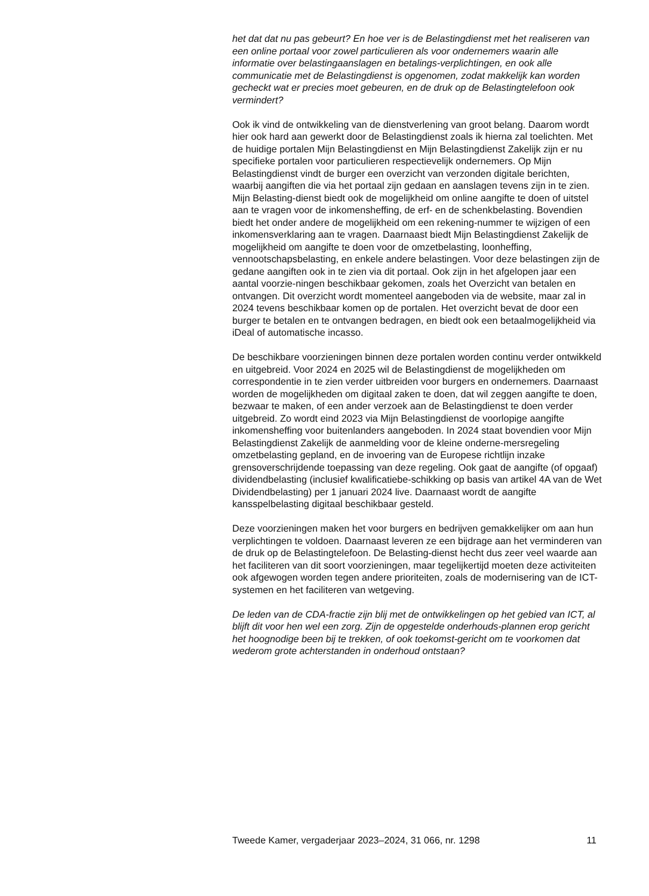het dat dat nu pas gebeurt? En hoe ver is de Belastingdienst met het realiseren van een online portaal voor zowel particulieren als voor ondernemers waarin alle informatie over belastingaanslagen en betalings-verplichtingen, en ook alle communicatie met de Belastingdienst is opgenomen, zodat makkelijk kan worden gecheckt wat er precies moet gebeuren, en de druk op de Belastingtelefoon ook vermindert?
Ook ik vind de ontwikkeling van de dienstverlening van groot belang. Daarom wordt hier ook hard aan gewerkt door de Belastingdienst zoals ik hierna zal toelichten. Met de huidige portalen Mijn Belastingdienst en Mijn Belastingdienst Zakelijk zijn er nu specifieke portalen voor particulieren respectievelijk ondernemers. Op Mijn Belastingdienst vindt de burger een overzicht van verzonden digitale berichten, waarbij aangiften die via het portaal zijn gedaan en aanslagen tevens zijn in te zien. Mijn Belasting-dienst biedt ook de mogelijkheid om online aangifte te doen of uitstel aan te vragen voor de inkomensheffing, de erf- en de schenkbelasting. Bovendien biedt het onder andere de mogelijkheid om een rekening-nummer te wijzigen of een inkomensverklaring aan te vragen. Daarnaast biedt Mijn Belastingdienst Zakelijk de mogelijkheid om aangifte te doen voor de omzetbelasting, loonheffing, vennootschapsbelasting, en enkele andere belastingen. Voor deze belastingen zijn de gedane aangiften ook in te zien via dit portaal. Ook zijn in het afgelopen jaar een aantal voorzie-ningen beschikbaar gekomen, zoals het Overzicht van betalen en ontvangen. Dit overzicht wordt momenteel aangeboden via de website, maar zal in 2024 tevens beschikbaar komen op de portalen. Het overzicht bevat de door een burger te betalen en te ontvangen bedragen, en biedt ook een betaalmogelijkheid via iDeal of automatische incasso.
De beschikbare voorzieningen binnen deze portalen worden continu verder ontwikkeld en uitgebreid. Voor 2024 en 2025 wil de Belastingdienst de mogelijkheden om correspondentie in te zien verder uitbreiden voor burgers en ondernemers. Daarnaast worden de mogelijkheden om digitaal zaken te doen, dat wil zeggen aangifte te doen, bezwaar te maken, of een ander verzoek aan de Belastingdienst te doen verder uitgebreid. Zo wordt eind 2023 via Mijn Belastingdienst de voorlopige aangifte inkomensheffing voor buitenlanders aangeboden. In 2024 staat bovendien voor Mijn Belastingdienst Zakelijk de aanmelding voor de kleine onderne-mersregeling omzetbelasting gepland, en de invoering van de Europese richtlijn inzake grensoverschrijdende toepassing van deze regeling. Ook gaat de aangifte (of opgaaf) dividendbelasting (inclusief kwalificatiebe-schikking op basis van artikel 4A van de Wet Dividendbelasting) per 1 januari 2024 live. Daarnaast wordt de aangifte kansspelbelasting digitaal beschikbaar gesteld.
Deze voorzieningen maken het voor burgers en bedrijven gemakkelijker om aan hun verplichtingen te voldoen. Daarnaast leveren ze een bijdrage aan het verminderen van de druk op de Belastingtelefoon. De Belasting-dienst hecht dus zeer veel waarde aan het faciliteren van dit soort voorzieningen, maar tegelijkertijd moeten deze activiteiten ook afgewogen worden tegen andere prioriteiten, zoals de modernisering van de ICT-systemen en het faciliteren van wetgeving.
De leden van de CDA-fractie zijn blij met de ontwikkelingen op het gebied van ICT, al blijft dit voor hen wel een zorg. Zijn de opgestelde onderhouds-plannen erop gericht het hoognodige been bij te trekken, of ook toekomst-gericht om te voorkomen dat wederom grote achterstanden in onderhoud ontstaan?
Tweede Kamer, vergaderjaar 2023–2024, 31 066, nr. 1298 11